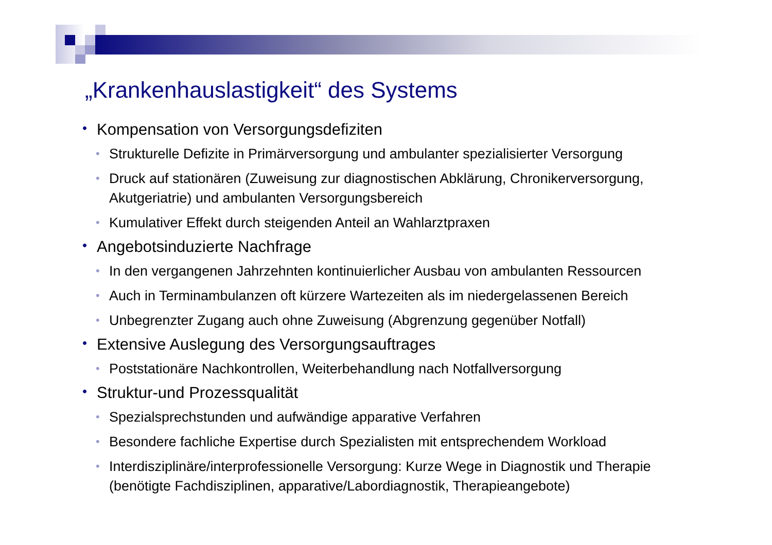„Krankenhauslastigkeit“ des Systems
• Kompensation von Versorgungsdefiziten
• Strukturelle Defizite in Primärversorgung und ambulanter spezialisierter Versorgung
• Druck auf stationären (Zuweisung zur diagnostischen Abklärung, Chronikerversorgung, Akutgeriatrie) und ambulanten Versorgungsbereich
• Kumulativer Effekt durch steigenden Anteil an Wahlarztpraxen
• Angebotsinduzierte Nachfrage
• In den vergangenen Jahrzehnten kontinuierlicher Ausbau von ambulanten Ressourcen
• Auch in Terminambulanzen oft kürzere Wartezeiten als im niedergelassenen Bereich
• Unbegrenzter Zugang auch ohne Zuweisung (Abgrenzung gegenüber Notfall)
• Extensive Auslegung des Versorgungsauftrages
• Poststationäre Nachkontrollen, Weiterbehandlung nach Notfallversorgung
• Struktur-und Prozessqualität
• Spezialsprechstunden und aufwändige apparative Verfahren
• Besondere fachliche Expertise durch Spezialisten mit entsprechendem Workload
• Interdisziplinäre/interprofessionelle Versorgung: Kurze Wege in Diagnostik und Therapie (benötigte Fachdisziplinen, apparative/Labordiagnostik, Therapieangebote)